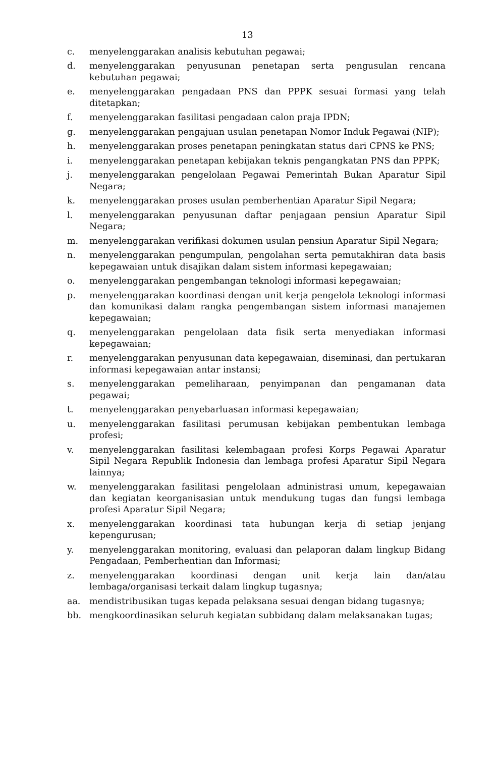13
c. menyelenggarakan analisis kebutuhan pegawai;
d. menyelenggarakan penyusunan penetapan serta pengusulan rencana kebutuhan pegawai;
e. menyelenggarakan pengadaan PNS dan PPPK sesuai formasi yang telah ditetapkan;
f. menyelenggarakan fasilitasi pengadaan calon praja IPDN;
g. menyelenggarakan pengajuan usulan penetapan Nomor Induk Pegawai (NIP);
h. menyelenggarakan proses penetapan peningkatan status dari CPNS ke PNS;
i. menyelenggarakan penetapan kebijakan teknis pengangkatan PNS dan PPPK;
j. menyelenggarakan pengelolaan Pegawai Pemerintah Bukan Aparatur Sipil Negara;
k. menyelenggarakan proses usulan pemberhentian Aparatur Sipil Negara;
l. menyelenggarakan penyusunan daftar penjagaan pensiun Aparatur Sipil Negara;
m. menyelenggarakan verifikasi dokumen usulan pensiun Aparatur Sipil Negara;
n. menyelenggarakan pengumpulan, pengolahan serta pemutakhiran data basis kepegawaian untuk disajikan dalam sistem informasi kepegawaian;
o. menyelenggarakan pengembangan teknologi informasi kepegawaian;
p. menyelenggarakan koordinasi dengan unit kerja pengelola teknologi informasi dan komunikasi dalam rangka pengembangan sistem informasi manajemen kepegawaian;
q. menyelenggarakan pengelolaan data fisik serta menyediakan informasi kepegawaian;
r. menyelenggarakan penyusunan data kepegawaian, diseminasi, dan pertukaran informasi kepegawaian antar instansi;
s. menyelenggarakan pemeliharaan, penyimpanan dan pengamanan data pegawai;
t. menyelenggarakan penyebarluasan informasi kepegawaian;
u. menyelenggarakan fasilitasi perumusan kebijakan pembentukan lembaga profesi;
v. menyelenggarakan fasilitasi kelembagaan profesi Korps Pegawai Aparatur Sipil Negara Republik Indonesia dan lembaga profesi Aparatur Sipil Negara lainnya;
w. menyelenggarakan fasilitasi pengelolaan administrasi umum, kepegawaian dan kegiatan keorganisasian untuk mendukung tugas dan fungsi lembaga profesi Aparatur Sipil Negara;
x. menyelenggarakan koordinasi tata hubungan kerja di setiap jenjang kepengurusan;
y. menyelenggarakan monitoring, evaluasi dan pelaporan dalam lingkup Bidang Pengadaan, Pemberhentian dan Informasi;
z. menyelenggarakan koordinasi dengan unit kerja lain dan/atau lembaga/organisasi terkait dalam lingkup tugasnya;
aa. mendistribusikan tugas kepada pelaksana sesuai dengan bidang tugasnya;
bb. mengkoordinasikan seluruh kegiatan subbidang dalam melaksanakan tugas;